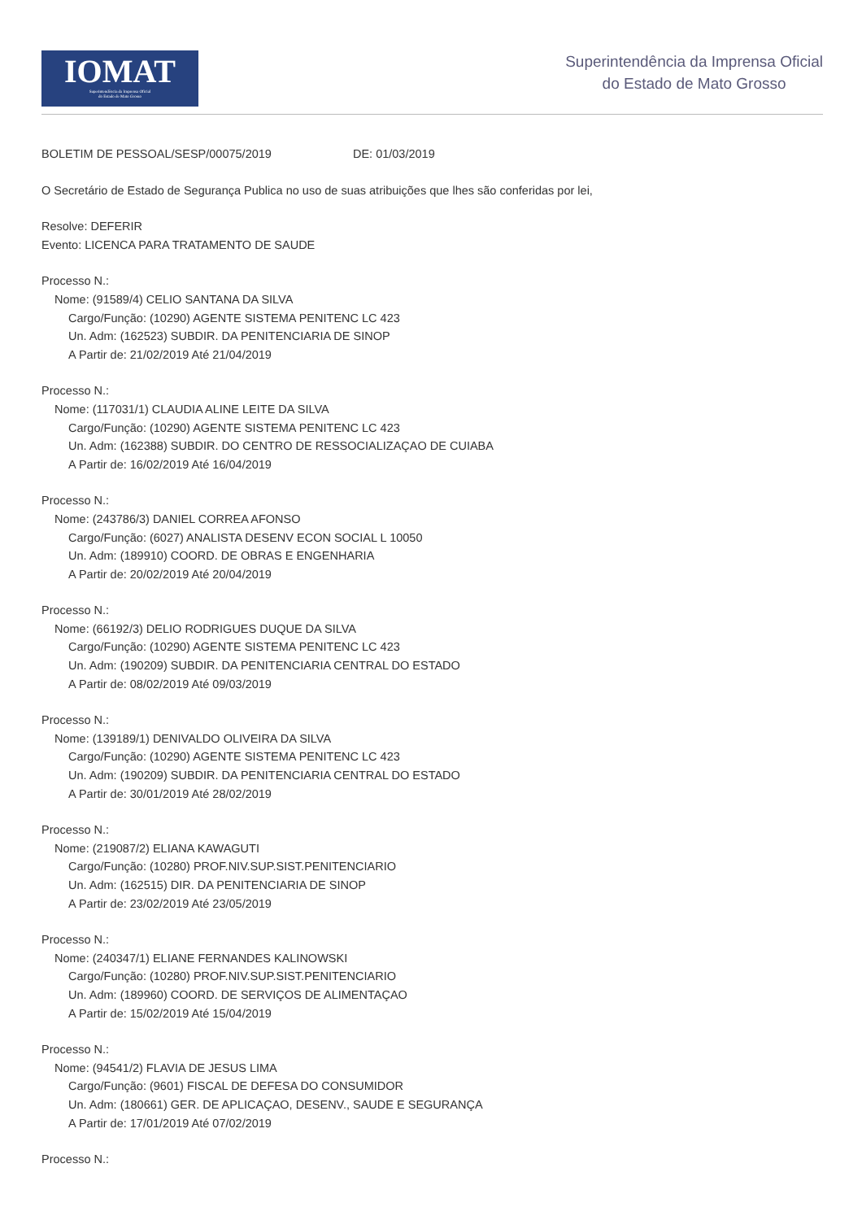IOMAT
Superintendência da Imprensa Oficial
do Estado de Mato Grosso
Superintendência da Imprensa Oficial
do Estado de Mato Grosso
BOLETIM DE PESSOAL/SESP/00075/2019 DE: 01/03/2019
O Secretário de Estado de Segurança Publica no uso de suas atribuições que lhes são conferidas por lei,
Resolve: DEFERIR
Evento: LICENCA PARA TRATAMENTO DE SAUDE
Processo N.:
Nome: (91589/4) CELIO SANTANA DA SILVA
Cargo/Função: (10290) AGENTE SISTEMA PENITENC LC 423
Un. Adm: (162523) SUBDIR. DA PENITENCIARIA DE SINOP
A Partir de: 21/02/2019 Até 21/04/2019
Processo N.:
Nome: (117031/1) CLAUDIA ALINE LEITE DA SILVA
Cargo/Função: (10290) AGENTE SISTEMA PENITENC LC 423
Un. Adm: (162388) SUBDIR. DO CENTRO DE RESSOCIALIZAÇAO DE CUIABA
A Partir de: 16/02/2019 Até 16/04/2019
Processo N.:
Nome: (243786/3) DANIEL CORREA AFONSO
Cargo/Função: (6027) ANALISTA DESENV ECON SOCIAL L 10050
Un. Adm: (189910) COORD. DE OBRAS E ENGENHARIA
A Partir de: 20/02/2019 Até 20/04/2019
Processo N.:
Nome: (66192/3) DELIO RODRIGUES DUQUE DA SILVA
Cargo/Função: (10290) AGENTE SISTEMA PENITENC LC 423
Un. Adm: (190209) SUBDIR. DA PENITENCIARIA CENTRAL DO ESTADO
A Partir de: 08/02/2019 Até 09/03/2019
Processo N.:
Nome: (139189/1) DENIVALDO OLIVEIRA DA SILVA
Cargo/Função: (10290) AGENTE SISTEMA PENITENC LC 423
Un. Adm: (190209) SUBDIR. DA PENITENCIARIA CENTRAL DO ESTADO
A Partir de: 30/01/2019 Até 28/02/2019
Processo N.:
Nome: (219087/2) ELIANA KAWAGUTI
Cargo/Função: (10280) PROF.NIV.SUP.SIST.PENITENCIARIO
Un. Adm: (162515) DIR. DA PENITENCIARIA DE SINOP
A Partir de: 23/02/2019 Até 23/05/2019
Processo N.:
Nome: (240347/1) ELIANE FERNANDES KALINOWSKI
Cargo/Função: (10280) PROF.NIV.SUP.SIST.PENITENCIARIO
Un. Adm: (189960) COORD. DE SERVIÇOS DE ALIMENTAÇAO
A Partir de: 15/02/2019 Até 15/04/2019
Processo N.:
Nome: (94541/2) FLAVIA DE JESUS LIMA
Cargo/Função: (9601) FISCAL DE DEFESA DO CONSUMIDOR
Un. Adm: (180661) GER. DE APLICAÇAO, DESENV., SAUDE E SEGURANÇA
A Partir de: 17/01/2019 Até 07/02/2019
Processo N.: